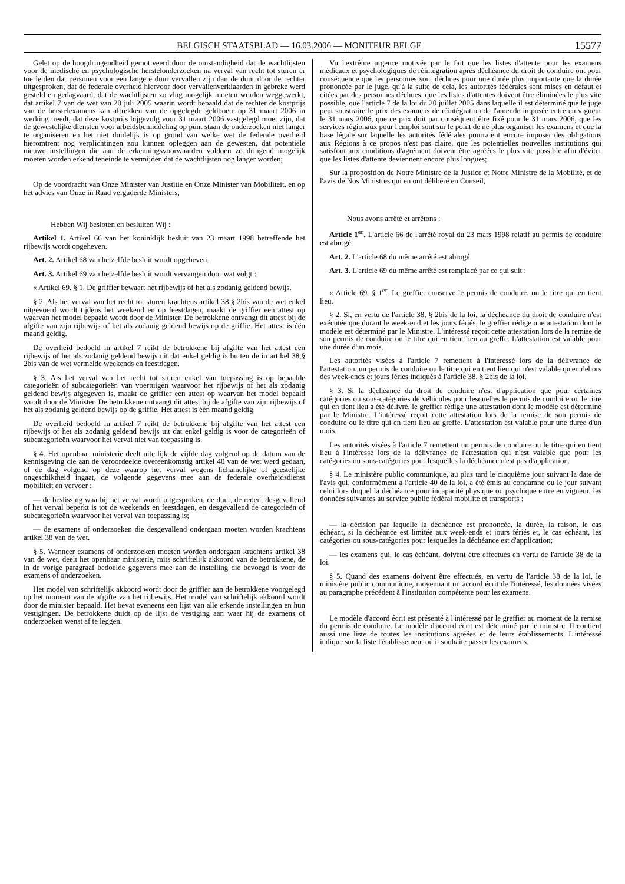BELGISCH STAATSBLAD — 16.03.2006 — MONITEUR BELGE 15577
Gelet op de hoogdringendheid gemotiveerd door de omstandigheid dat de wachtlijsten voor de medische en psychologische herstelonderzoeken na verval van recht tot sturen er toe leiden dat personen voor een langere duur vervallen zijn dan de duur door de rechter uitgesproken, dat de federale overheid hiervoor door vervallenverklaarden in gebreke werd gesteld en gedagvaard, dat de wachtlijsten zo vlug mogelijk moeten worden weggewerkt, dat artikel 7 van de wet van 20 juli 2005 waarin wordt bepaald dat de rechter de kostprijs van de herstelexamens kan aftrekken van de opgelegde geldboete op 31 maart 2006 in werking treedt, dat deze kostprijs bijgevolg voor 31 maart 2006 vastgelegd moet zijn, dat de gewestelijke diensten voor arbeidsbemiddeling op punt staan de onderzoeken niet langer te organiseren en het niet duidelijk is op grond van welke wet de federale overheid hieromtrent nog verplichtingen zou kunnen opleggen aan de gewesten, dat potentiële nieuwe instellingen die aan de erkenningsvoorwaarden voldoen zo dringend mogelijk moeten worden erkend teneinde te vermijden dat de wachtlijsten nog langer worden;
Op de voordracht van Onze Minister van Justitie en Onze Minister van Mobiliteit, en op het advies van Onze in Raad vergaderde Ministers,
Hebben Wij besloten en besluiten Wij :
Artikel 1. Artikel 66 van het koninklijk besluit van 23 maart 1998 betreffende het rijbewijs wordt opgeheven.
Art. 2. Artikel 68 van hetzelfde besluit wordt opgeheven.
Art. 3. Artikel 69 van hetzelfde besluit wordt vervangen door wat volgt :
« Artikel 69. § 1. De griffier bewaart het rijbewijs of het als zodanig geldend bewijs.
§ 2. Als het verval van het recht tot sturen krachtens artikel 38,§ 2bis van de wet enkel uitgevoerd wordt tijdens het weekend en op feestdagen, maakt de griffier een attest op waarvan het model bepaald wordt door de Minister. De betrokkene ontvangt dit attest bij de afgifte van zijn rijbewijs of het als zodanig geldend bewijs op de griffie. Het attest is één maand geldig.
De overheid bedoeld in artikel 7 reikt de betrokkene bij afgifte van het attest een rijbewijs of het als zodanig geldend bewijs uit dat enkel geldig is buiten de in artikel 38,§ 2bis van de wet vermelde weekends en feestdagen.
§ 3. Als het verval van het recht tot sturen enkel van toepassing is op bepaalde categorieën of subcategorieën van voertuigen waarvoor het rijbewijs of het als zodanig geldend bewijs afgegeven is, maakt de griffier een attest op waarvan het model bepaald wordt door de Minister. De betrokkene ontvangt dit attest bij de afgifte van zijn rijbewijs of het als zodanig geldend bewijs op de griffie. Het attest is één maand geldig.
De overheid bedoeld in artikel 7 reikt de betrokkene bij afgifte van het attest een rijbewijs of het als zodanig geldend bewijs uit dat enkel geldig is voor de categorieën of subcategorieën waarvoor het verval niet van toepassing is.
§ 4. Het openbaar ministerie deelt uiterlijk de vijfde dag volgend op de datum van de kennisgeving die aan de veroordeelde overeenkomstig artikel 40 van de wet werd gedaan, of de dag volgend op deze waarop het verval wegens lichamelijke of geestelijke ongeschiktheid ingaat, de volgende gegevens mee aan de federale overheidsdienst mobiliteit en vervoer :
— de beslissing waarbij het verval wordt uitgesproken, de duur, de reden, desgevallend of het verval beperkt is tot de weekends en feestdagen, en desgevallend de categorieën of subcategorieën waarvoor het verval van toepassing is;
— de examens of onderzoeken die desgevallend ondergaan moeten worden krachtens artikel 38 van de wet.
§ 5. Wanneer examens of onderzoeken moeten worden ondergaan krachtens artikel 38 van de wet, deelt het openbaar ministerie, mits schriftelijk akkoord van de betrokkene, de in de vorige paragraaf bedoelde gegevens mee aan de instelling die bevoegd is voor de examens of onderzoeken.
Het model van schriftelijk akkoord wordt door de griffier aan de betrokkene voorgelegd op het moment van de afgifte van het rijbewijs. Het model van schriftelijk akkoord wordt door de minister bepaald. Het bevat eveneens een lijst van alle erkende instellingen en hun vestigingen. De betrokkene duidt op de lijst de vestiging aan waar hij de examens of onderzoeken wenst af te leggen.
Vu l'extrême urgence motivée par le fait que les listes d'attente pour les examens médicaux et psychologiques de réintégration après déchéance du droit de conduire ont pour conséquence que les personnes sont déchues pour une durée plus importante que la durée prononcée par le juge, qu'à la suite de cela, les autorités fédérales sont mises en défaut et citées par des personnes déchues, que les listes d'attentes doivent être éliminées le plus vite possible, que l'article 7 de la loi du 20 juillet 2005 dans laquelle il est déterminé que le juge peut soustraire le prix des examens de réintégration de l'amende imposée entre en vigueur le 31 mars 2006, que ce prix doit par conséquent être fixé pour le 31 mars 2006, que les services régionaux pour l'emploi sont sur le point de ne plus organiser les examens et que la base légale sur laquelle les autorités fédérales pourraient encore imposer des obligations aux Régions à ce propos n'est pas claire, que les potentielles nouvelles institutions qui satisfont aux conditions d'agrément doivent être agréées le plus vite possible afin d'éviter que les listes d'attente deviennent encore plus longues;
Sur la proposition de Notre Ministre de la Justice et Notre Ministre de la Mobilité, et de l'avis de Nos Ministres qui en ont délibéré en Conseil,
Nous avons arrêté et arrêtons :
Article 1<sup>er</sup>. L'article 66 de l'arrêté royal du 23 mars 1998 relatif au permis de conduire est abrogé.
Art. 2. L'article 68 du même arrêté est abrogé.
Art. 3. L'article 69 du même arrêté est remplacé par ce qui suit :
« Article 69. § 1<sup>er</sup>. Le greffier conserve le permis de conduire, ou le titre qui en tient lieu.
§ 2. Si, en vertu de l'article 38, § 2bis de la loi, la déchéance du droit de conduire n'est exécutée que durant le week-end et les jours fériés, le greffier rédige une attestation dont le modèle est déterminé par le Ministre. L'intéressé reçoit cette attestation lors de la remise de son permis de conduire ou le titre qui en tient lieu au greffe. L'attestation est valable pour une durée d'un mois.
Les autorités visées à l'article 7 remettent à l'intéressé lors de la délivrance de l'attestation, un permis de conduire ou le titre qui en tient lieu qui n'est valable qu'en dehors des week-ends et jours fériés indiqués à l'article 38, § 2bis de la loi.
§ 3. Si la déchéance du droit de conduire n'est d'application que pour certaines catégories ou sous-catégories de véhicules pour lesquelles le permis de conduire ou le titre qui en tient lieu a été délivré, le greffier rédige une attestation dont le modèle est déterminé par le Ministre. L'intéressé reçoit cette attestation lors de la remise de son permis de conduire ou le titre qui en tient lieu au greffe. L'attestation est valable pour une durée d'un mois.
Les autorités visées à l'article 7 remettent un permis de conduire ou le titre qui en tient lieu à l'intéressé lors de la délivrance de l'attestation qui n'est valable que pour les catégories ou sous-catégories pour lesquelles la déchéance n'est pas d'application.
§ 4. Le ministère public communique, au plus tard le cinquième jour suivant la date de l'avis qui, conformément à l'article 40 de la loi, a été émis au condamné ou le jour suivant celui lors duquel la déchéance pour incapacité physique ou psychique entre en vigueur, les données suivantes au service public fédéral mobilité et transports :
— la décision par laquelle la déchéance est prononcée, la durée, la raison, le cas échéant, si la déchéance est limitée aux week-ends et jours fériés et, le cas échéant, les catégories ou sous-catégories pour lesquelles la déchéance est d'application;
— les examens qui, le cas échéant, doivent être effectués en vertu de l'article 38 de la loi.
§ 5. Quand des examens doivent être effectués, en vertu de l'article 38 de la loi, le ministère public communique, moyennant un accord écrit de l'intéressé, les données visées au paragraphe précédent à l'institution compétente pour les examens.
Le modèle d'accord écrit est présenté à l'intéressé par le greffier au moment de la remise du permis de conduire. Le modèle d'accord écrit est déterminé par le ministre. Il contient aussi une liste de toutes les institutions agréées et de leurs établissements. L'intéressé indique sur la liste l'établissement où il souhaite passer les examens.